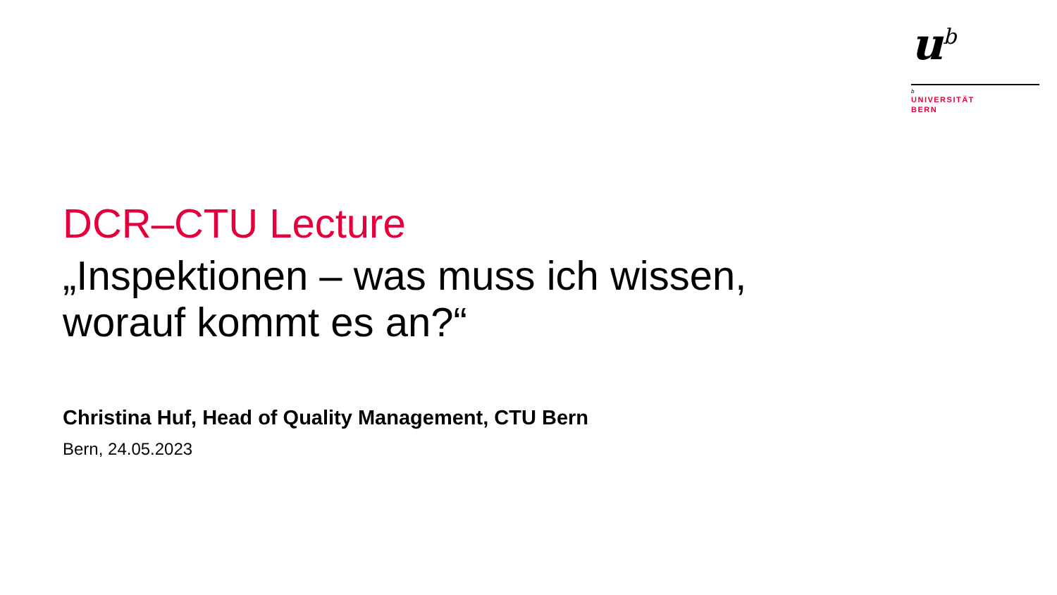u<sup>b</sup>
b
UNIVERSITÄT
BERN
DCR–CTU Lecture
„Inspektionen – was muss ich wissen,
worauf kommt es an?“
Christina Huf, Head of Quality Management, CTU Bern
Bern, 24.05.2023